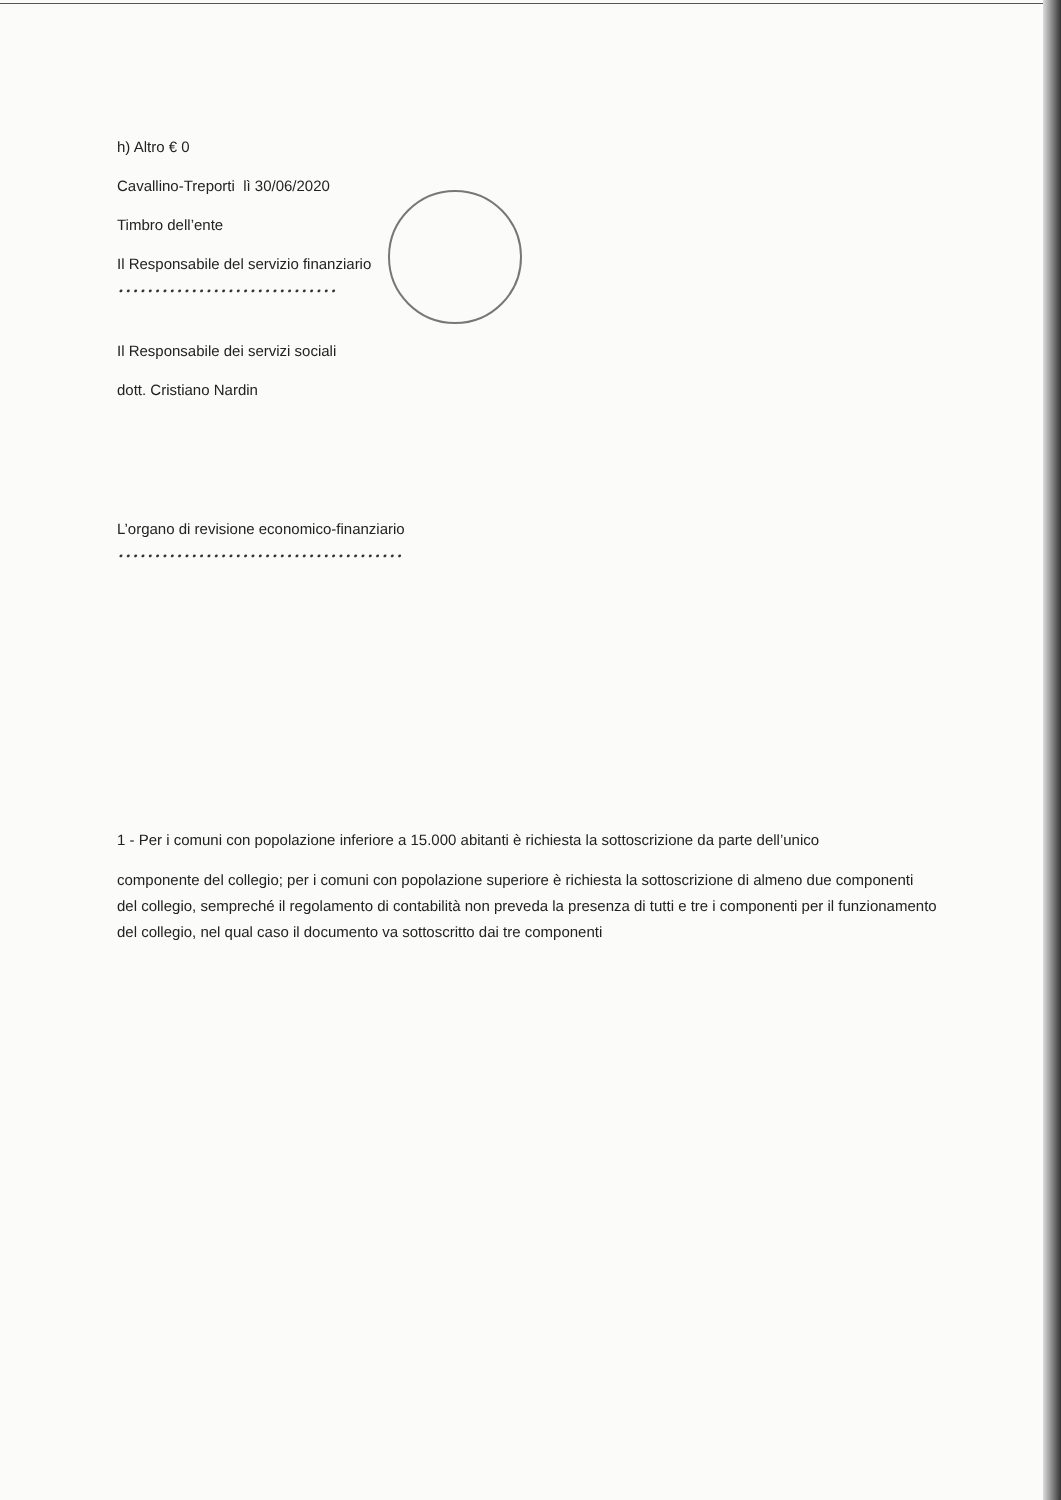h) Altro € 0
Cavallino-Treporti lì 30/06/2020
Timbro dell’ente
Il Responsabile del servizio finanziario
…………………………
Il Responsabile dei servizi sociali
dott. Cristiano Nardin
L’organo di revisione economico-finanziario
…………………………………
1 - Per i comuni con popolazione inferiore a 15.000 abitanti è richiesta la sottoscrizione da parte dell’unico
componente del collegio; per i comuni con popolazione superiore è richiesta la sottoscrizione di almeno due componenti del collegio, sempreché il regolamento di contabilità non preveda la presenza di tutti e tre i componenti per il funzionamento del collegio, nel qual caso il documento va sottoscritto dai tre componenti